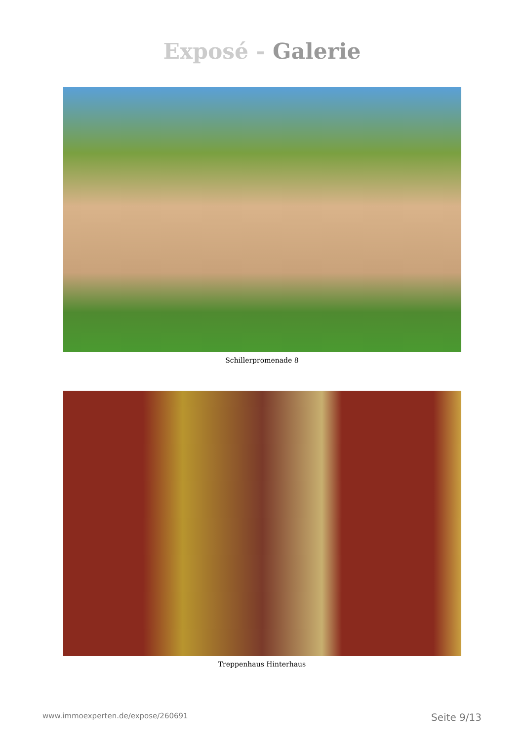Exposé - Galerie
Schillerpromenade 8
Treppenhaus Hinterhaus
www.immoexperten.de/expose/260691 Seite 9/13